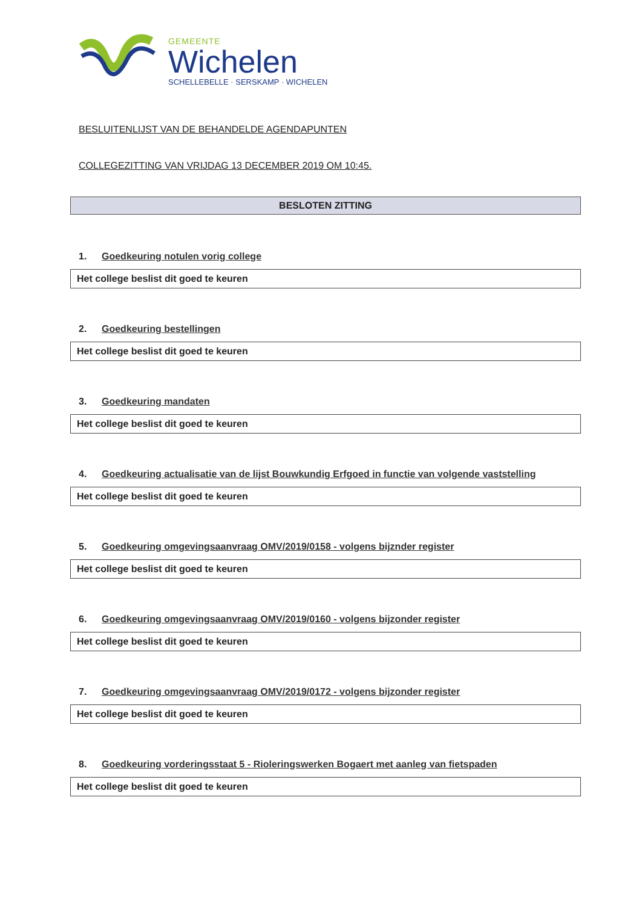GEMEENTE
Wichelen
SCHELLEBELLE · SERSKAMP · WICHELEN
BESLUITENLIJST VAN DE BEHANDELDE AGENDAPUNTEN
COLLEGEZITTING VAN VRIJDAG 13 DECEMBER 2019 OM 10:45.
BESLOTEN ZITTING
1. Goedkeuring notulen vorig college
Het college beslist dit goed te keuren
2. Goedkeuring bestellingen
Het college beslist dit goed te keuren
3. Goedkeuring mandaten
Het college beslist dit goed te keuren
4. Goedkeuring actualisatie van de lijst Bouwkundig Erfgoed in functie van volgende vaststelling
Het college beslist dit goed te keuren
5. Goedkeuring omgevingsaanvraag OMV/2019/0158 - volgens bijznder register
Het college beslist dit goed te keuren
6. Goedkeuring omgevingsaanvraag OMV/2019/0160 - volgens bijzonder register
Het college beslist dit goed te keuren
7. Goedkeuring omgevingsaanvraag OMV/2019/0172 - volgens bijzonder register
Het college beslist dit goed te keuren
8. Goedkeuring vorderingsstaat 5 - Rioleringswerken Bogaert met aanleg van fietspaden
Het college beslist dit goed te keuren